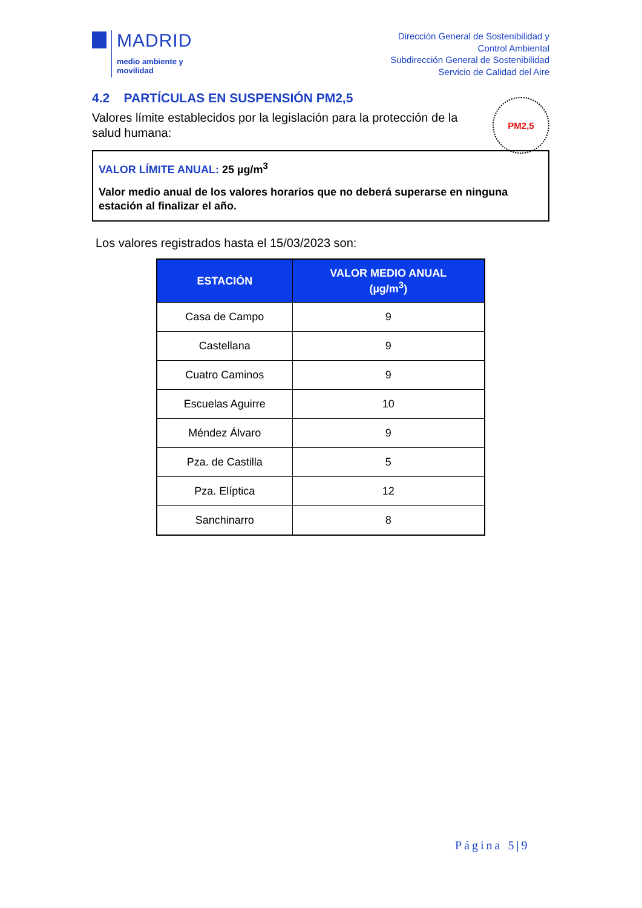MADRID
medio ambiente y
movilidad
Dirección General de Sostenibilidad y
Control Ambiental
Subdirección General de Sostenibilidad
Servicio de Calidad del Aire
4.2 PARTÍCULAS EN SUSPENSIÓN PM2,5
Valores límite establecidos por la legislación para la protección de la salud humana:
VALOR LÍMITE ANUAL: 25 µg/m<sup>3</sup>
Valor medio anual de los valores horarios que no deberá superarse en ninguna estación al finalizar el año.
Los valores registrados hasta el 15/03/2023 son:
| ESTACIÓN | VALOR MEDIO ANUAL (µg/m<sup>3</sup>) |
| --- | --- |
| Casa de Campo | 9 |
| Castellana | 9 |
| Cuatro Caminos | 9 |
| Escuelas Aguirre | 10 |
| Méndez Álvaro | 9 |
| Pza. de Castilla | 5 |
| Pza. Elíptica | 12 |
| Sanchinarro | 8 |
PM2,5
Página 5|9